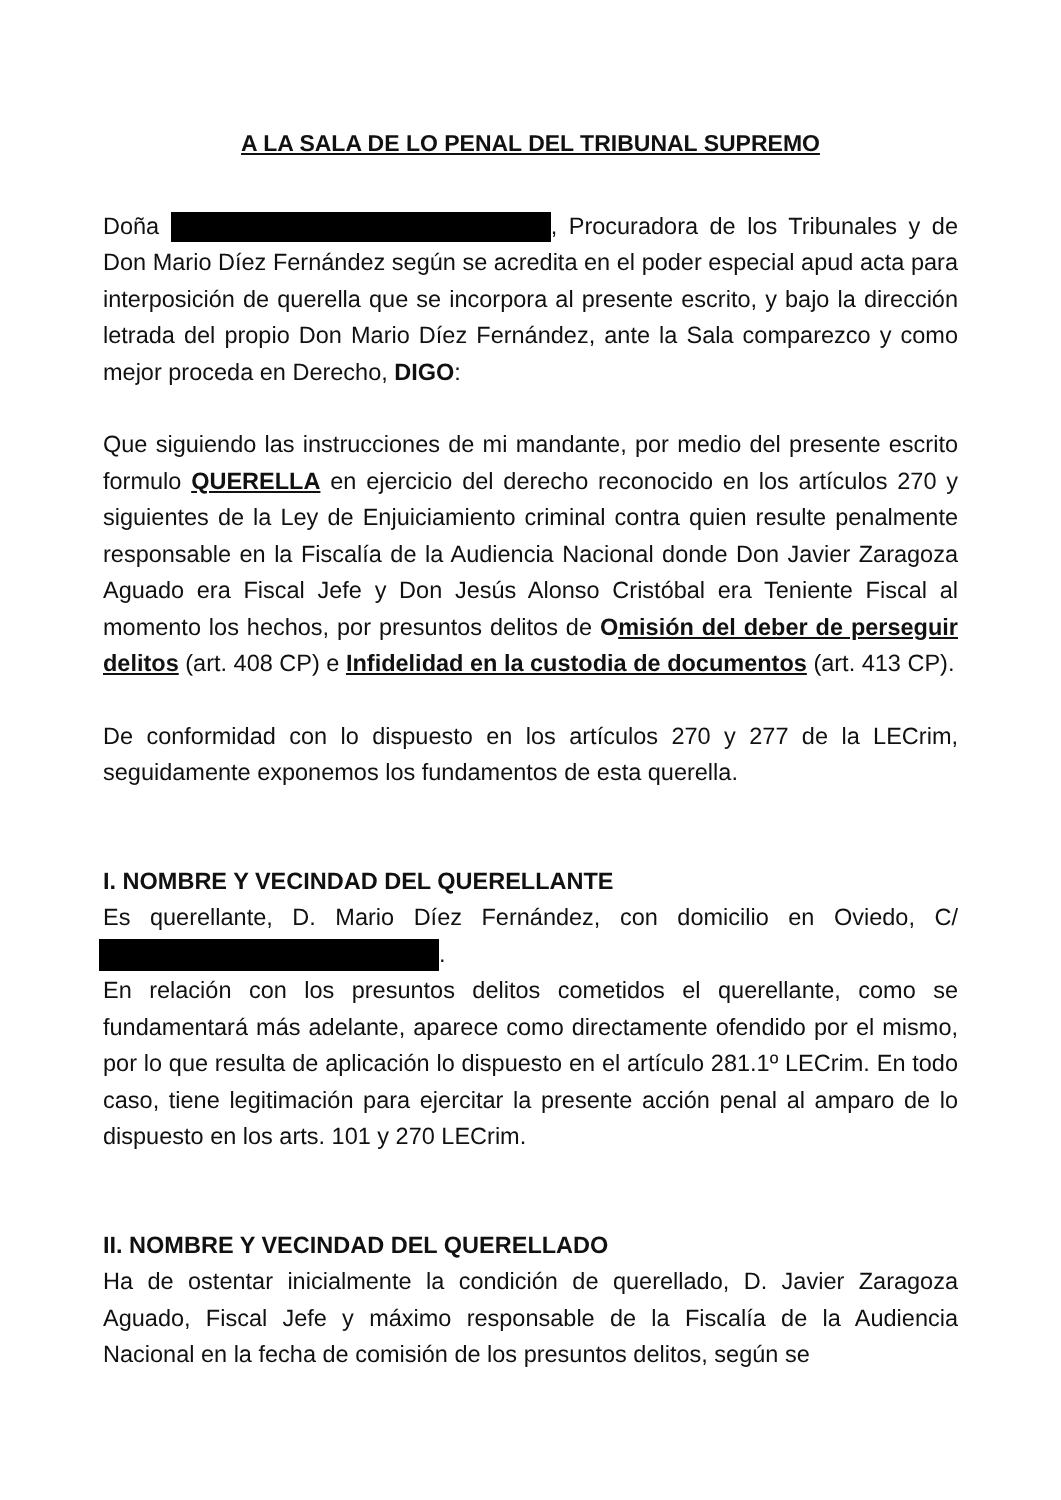A LA SALA DE LO PENAL DEL TRIBUNAL SUPREMO
Doña , Procuradora de los Tribunales y de Don Mario Díez Fernández según se acredita en el poder especial apud acta para interposición de querella que se incorpora al presente escrito, y bajo la dirección letrada del propio Don Mario Díez Fernández, ante la Sala comparezco y como mejor proceda en Derecho, DIGO:
Que siguiendo las instrucciones de mi mandante, por medio del presente escrito formulo QUERELLA en ejercicio del derecho reconocido en los artículos 270 y siguientes de la Ley de Enjuiciamiento criminal contra quien resulte penalmente responsable en la Fiscalía de la Audiencia Nacional donde Don Javier Zaragoza Aguado era Fiscal Jefe y Don Jesús Alonso Cristóbal era Teniente Fiscal al momento los hechos, por presuntos delitos de Omisión del deber de perseguir delitos (art. 408 CP) e Infidelidad en la custodia de documentos (art. 413 CP).
De conformidad con lo dispuesto en los artículos 270 y 277 de la LECrim, seguidamente exponemos los fundamentos de esta querella.
I. NOMBRE Y VECINDAD DEL QUERELLANTE
Es querellante, D. Mario Díez Fernández, con domicilio en Oviedo, C/ .
En relación con los presuntos delitos cometidos el querellante, como se fundamentará más adelante, aparece como directamente ofendido por el mismo, por lo que resulta de aplicación lo dispuesto en el artículo 281.1º LECrim. En todo caso, tiene legitimación para ejercitar la presente acción penal al amparo de lo dispuesto en los arts. 101 y 270 LECrim.
II. NOMBRE Y VECINDAD DEL QUERELLADO
Ha de ostentar inicialmente la condición de querellado, D. Javier Zaragoza Aguado, Fiscal Jefe y máximo responsable de la Fiscalía de la Audiencia Nacional en la fecha de comisión de los presuntos delitos, según se